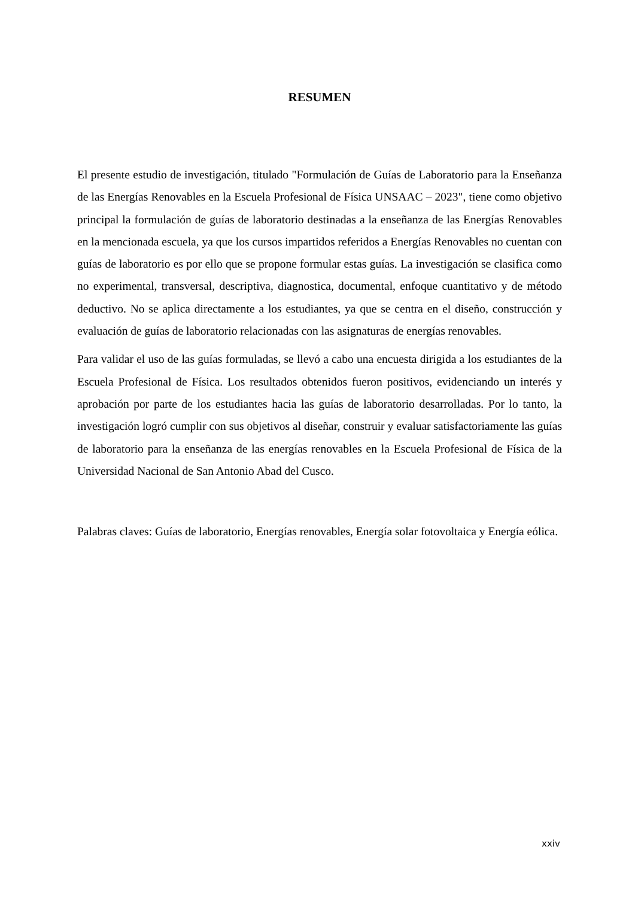RESUMEN
El presente estudio de investigación, titulado "Formulación de Guías de Laboratorio para la Enseñanza de las Energías Renovables en la Escuela Profesional de Física UNSAAC – 2023", tiene como objetivo principal la formulación de guías de laboratorio destinadas a la enseñanza de las Energías Renovables en la mencionada escuela, ya que los cursos impartidos referidos a Energías Renovables no cuentan con guías de laboratorio es por ello que se propone formular estas guías. La investigación se clasifica como no experimental, transversal, descriptiva, diagnostica, documental, enfoque cuantitativo y de método deductivo. No se aplica directamente a los estudiantes, ya que se centra en el diseño, construcción y evaluación de guías de laboratorio relacionadas con las asignaturas de energías renovables.
Para validar el uso de las guías formuladas, se llevó a cabo una encuesta dirigida a los estudiantes de la Escuela Profesional de Física. Los resultados obtenidos fueron positivos, evidenciando un interés y aprobación por parte de los estudiantes hacia las guías de laboratorio desarrolladas. Por lo tanto, la investigación logró cumplir con sus objetivos al diseñar, construir y evaluar satisfactoriamente las guías de laboratorio para la enseñanza de las energías renovables en la Escuela Profesional de Física de la Universidad Nacional de San Antonio Abad del Cusco.
Palabras claves: Guías de laboratorio, Energías renovables, Energía solar fotovoltaica y Energía eólica.
xxiv